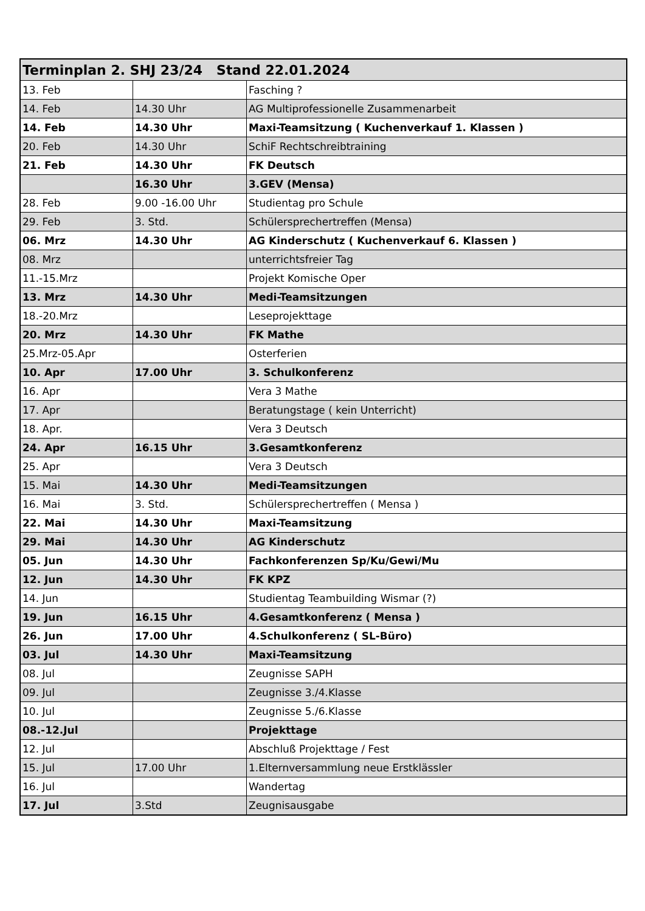| Terminplan 2. SHJ 23/24 Stand 22.01.2024 | | |
| --- | --- | --- |
| 13. Feb | | Fasching ? |
| 14. Feb | 14.30 Uhr | AG Multiprofessionelle Zusammenarbeit |
| 14. Feb | 14.30 Uhr | Maxi-Teamsitzung ( Kuchenverkauf 1. Klassen ) |
| 20. Feb | 14.30 Uhr | SchiF Rechtschreibtraining |
| 21. Feb | 14.30 Uhr | FK Deutsch |
| | 16.30 Uhr | 3.GEV (Mensa) |
| 28. Feb | 9.00 -16.00 Uhr | Studientag pro Schule |
| 29. Feb | 3. Std. | Schülersprechertreffen (Mensa) |
| 06. Mrz | 14.30 Uhr | AG Kinderschutz ( Kuchenverkauf 6. Klassen ) |
| 08. Mrz | | unterrichtsfreier Tag |
| 11.-15.Mrz | | Projekt Komische Oper |
| 13. Mrz | 14.30 Uhr | Medi-Teamsitzungen |
| 18.-20.Mrz | | Leseprojekttage |
| 20. Mrz | 14.30 Uhr | FK Mathe |
| 25.Mrz-05.Apr | | Osterferien |
| 10. Apr | 17.00 Uhr | 3. Schulkonferenz |
| 16. Apr | | Vera 3 Mathe |
| 17. Apr | | Beratungstage ( kein Unterricht) |
| 18. Apr. | | Vera 3 Deutsch |
| 24. Apr | 16.15 Uhr | 3.Gesamtkonferenz |
| 25. Apr | | Vera 3 Deutsch |
| 15. Mai | 14.30 Uhr | Medi-Teamsitzungen |
| 16. Mai | 3. Std. | Schülersprechertreffen ( Mensa ) |
| 22. Mai | 14.30 Uhr | Maxi-Teamsitzung |
| 29. Mai | 14.30 Uhr | AG Kinderschutz |
| 05. Jun | 14.30 Uhr | Fachkonferenzen Sp/Ku/Gewi/Mu |
| 12. Jun | 14.30 Uhr | FK KPZ |
| 14. Jun | | Studientag Teambuilding Wismar (?) |
| 19. Jun | 16.15 Uhr | 4.Gesamtkonferenz ( Mensa ) |
| 26. Jun | 17.00 Uhr | 4.Schulkonferenz ( SL-Büro) |
| 03. Jul | 14.30 Uhr | Maxi-Teamsitzung |
| 08. Jul | | Zeugnisse SAPH |
| 09. Jul | | Zeugnisse 3./4.Klasse |
| 10. Jul | | Zeugnisse 5./6.Klasse |
| 08.-12.Jul | | Projekttage |
| 12. Jul | | Abschluß Projekttage / Fest |
| 15. Jul | 17.00 Uhr | 1.Elternversammlung neue Erstklässler |
| 16. Jul | | Wandertag |
| 17. Jul | 3.Std | Zeugnisausgabe |